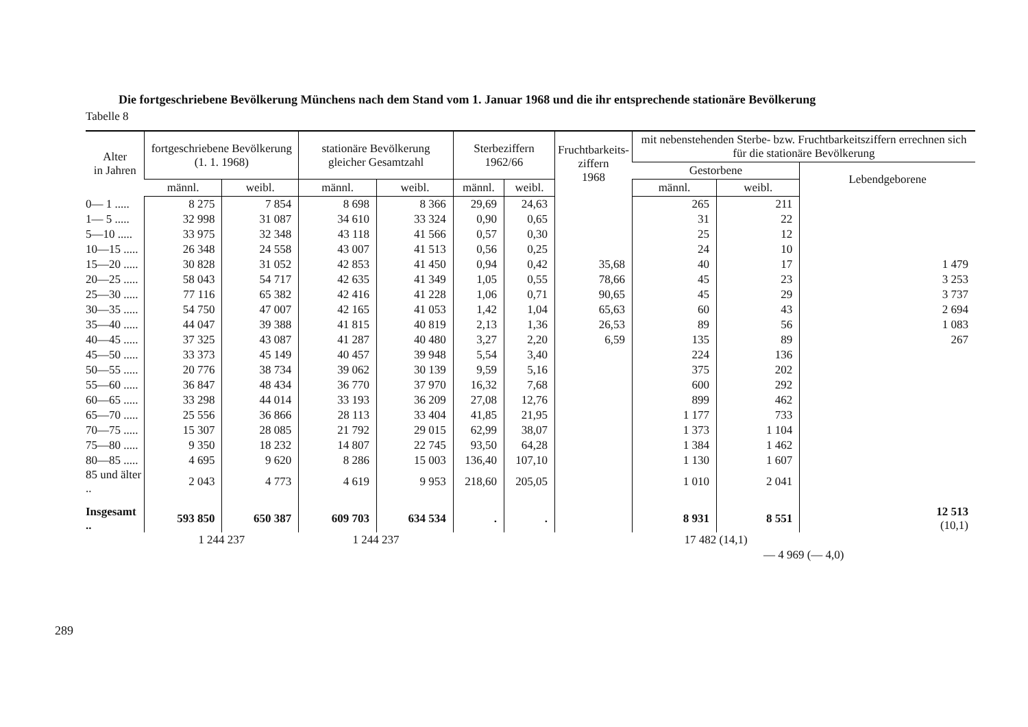Die fortgeschriebene Bevölkerung Münchens nach dem Stand vom 1. Januar 1968 und die ihr entsprechende stationäre Bevölkerung
Tabelle 8
| Alter in Jahren | fortgeschriebene Bevölkerung (1. 1. 1968) | | stationäre Bevölkerung gleicher Gesamtzahl | | Sterbeziffern 1962/66 | | Fruchtbarkeits- ziffern 1968 | mit nebenstehenden Sterbe- bzw. Fruchtbarkeitsziffern errechnen sich für die stationäre Bevölkerung | | |
| --- | --- | --- | --- | --- | --- | --- | --- | --- | --- | --- |
| | | | | | | | | Gestorbene | | Lebendgeborene |
| | männl. | weibl. | männl. | weibl. | männl. | weibl. | | männl. | weibl. | |
| 0— 1 ..... | 8 275 | 7 854 | 8 698 | 8 366 | 29,69 | 24,63 | | 265 | 211 | |
| 1— 5 ..... | 32 998 | 31 087 | 34 610 | 33 324 | 0,90 | 0,65 | | 31 | 22 | |
| 5—10 ..... | 33 975 | 32 348 | 43 118 | 41 566 | 0,57 | 0,30 | | 25 | 12 | |
| 10—15 ..... | 26 348 | 24 558 | 43 007 | 41 513 | 0,56 | 0,25 | | 24 | 10 | |
| 15—20 ..... | 30 828 | 31 052 | 42 853 | 41 450 | 0,94 | 0,42 | 35,68 | 40 | 17 | 1 479 |
| 20—25 ..... | 58 043 | 54 717 | 42 635 | 41 349 | 1,05 | 0,55 | 78,66 | 45 | 23 | 3 253 |
| 25—30 ..... | 77 116 | 65 382 | 42 416 | 41 228 | 1,06 | 0,71 | 90,65 | 45 | 29 | 3 737 |
| 30—35 ..... | 54 750 | 47 007 | 42 165 | 41 053 | 1,42 | 1,04 | 65,63 | 60 | 43 | 2 694 |
| 35—40 ..... | 44 047 | 39 388 | 41 815 | 40 819 | 2,13 | 1,36 | 26,53 | 89 | 56 | 1 083 |
| 40—45 ..... | 37 325 | 43 087 | 41 287 | 40 480 | 3,27 | 2,20 | 6,59 | 135 | 89 | 267 |
| 45—50 ..... | 33 373 | 45 149 | 40 457 | 39 948 | 5,54 | 3,40 | | 224 | 136 | |
| 50—55 ..... | 20 776 | 38 734 | 39 062 | 30 139 | 9,59 | 5,16 | | 375 | 202 | |
| 55—60 ..... | 36 847 | 48 434 | 36 770 | 37 970 | 16,32 | 7,68 | | 600 | 292 | |
| 60—65 ..... | 33 298 | 44 014 | 33 193 | 36 209 | 27,08 | 12,76 | | 899 | 462 | |
| 65—70 ..... | 25 556 | 36 866 | 28 113 | 33 404 | 41,85 | 21,95 | | 1 177 | 733 | |
| 70—75 ..... | 15 307 | 28 085 | 21 792 | 29 015 | 62,99 | 38,07 | | 1 373 | 1 104 | |
| 75—80 ..... | 9 350 | 18 232 | 14 807 | 22 745 | 93,50 | 64,28 | | 1 384 | 1 462 | |
| 80—85 ..... | 4 695 | 9 620 | 8 286 | 15 003 | 136,40 | 107,10 | | 1 130 | 1 607 | |
| 85 und älter .. | 2 043 | 4 773 | 4 619 | 9 953 | 218,60 | 205,05 | | 1 010 | 2 041 | |
| Insgesamt .. | 593 850 | 650 387 | 609 703 | 634 534 | . | . | | 8 931 | 8 551 | 12 513 (10,1) |
| | 1 244 237 | | 1 244 237 | | | | | 17 482 (14,1) | | |
| | | | | | | | | — 4 969 (— 4,0) | | |
289